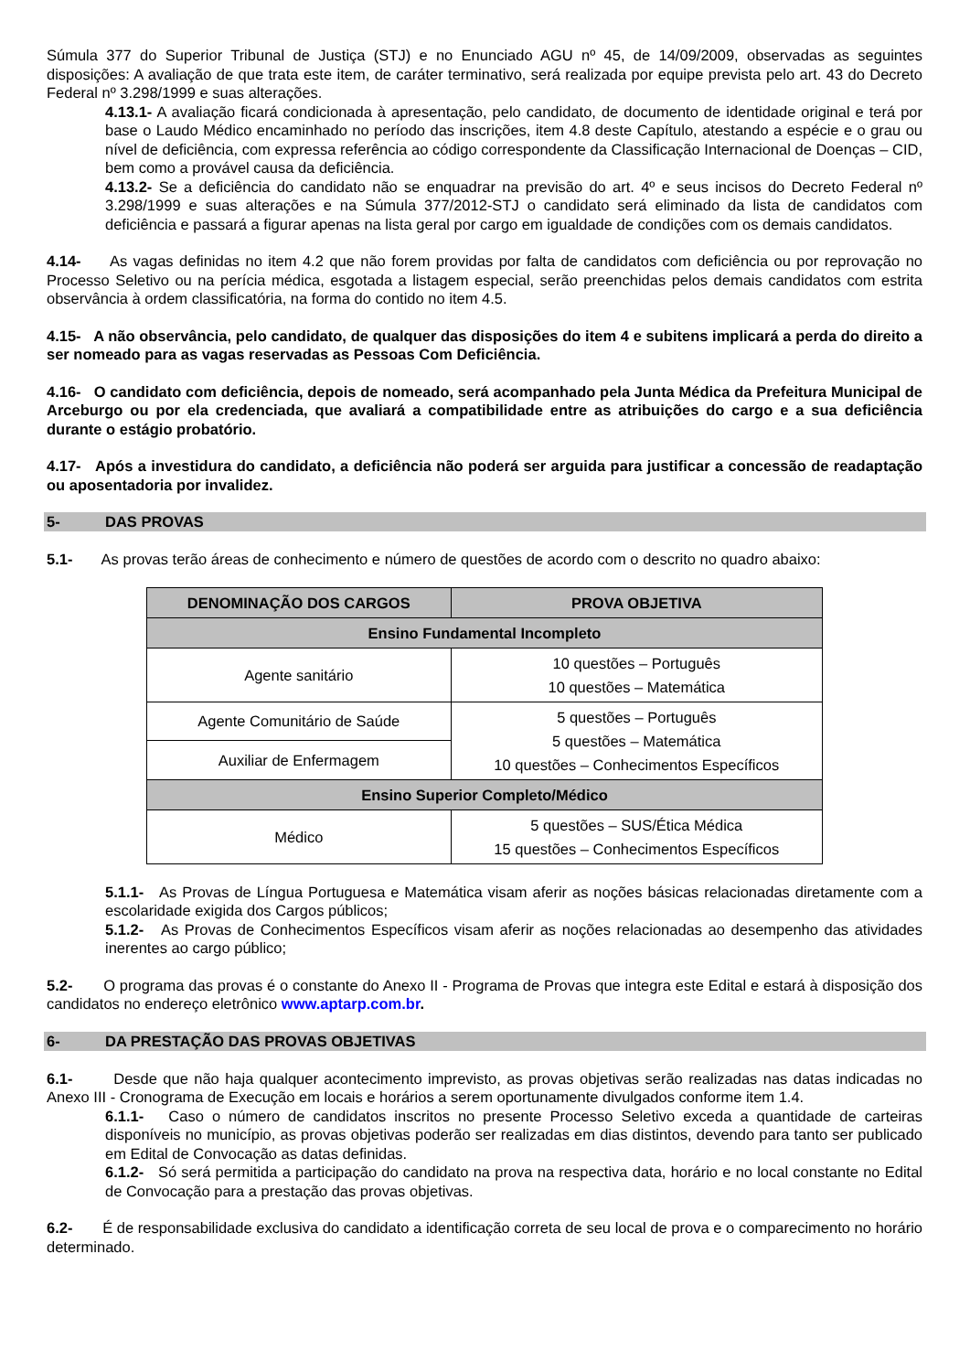Súmula 377 do Superior Tribunal de Justiça (STJ) e no Enunciado AGU nº 45, de 14/09/2009, observadas as seguintes disposições: A avaliação de que trata este item, de caráter terminativo, será realizada por equipe prevista pelo art. 43 do Decreto Federal nº 3.298/1999 e suas alterações.
4.13.1- A avaliação ficará condicionada à apresentação, pelo candidato, de documento de identidade original e terá por base o Laudo Médico encaminhado no período das inscrições, item 4.8 deste Capítulo, atestando a espécie e o grau ou nível de deficiência, com expressa referência ao código correspondente da Classificação Internacional de Doenças – CID, bem como a provável causa da deficiência.
4.13.2- Se a deficiência do candidato não se enquadrar na previsão do art. 4º e seus incisos do Decreto Federal nº 3.298/1999 e suas alterações e na Súmula 377/2012-STJ o candidato será eliminado da lista de candidatos com deficiência e passará a figurar apenas na lista geral por cargo em igualdade de condições com os demais candidatos.
4.14- As vagas definidas no item 4.2 que não forem providas por falta de candidatos com deficiência ou por reprovação no Processo Seletivo ou na perícia médica, esgotada a listagem especial, serão preenchidas pelos demais candidatos com estrita observância à ordem classificatória, na forma do contido no item 4.5.
4.15- A não observância, pelo candidato, de qualquer das disposições do item 4 e subitens implicará a perda do direito a ser nomeado para as vagas reservadas as Pessoas Com Deficiência.
4.16- O candidato com deficiência, depois de nomeado, será acompanhado pela Junta Médica da Prefeitura Municipal de Arceburgo ou por ela credenciada, que avaliará a compatibilidade entre as atribuições do cargo e a sua deficiência durante o estágio probatório.
4.17- Após a investidura do candidato, a deficiência não poderá ser arguida para justificar a concessão de readaptação ou aposentadoria por invalidez.
5- DAS PROVAS
5.1- As provas terão áreas de conhecimento e número de questões de acordo com o descrito no quadro abaixo:
| DENOMINAÇÃO DOS CARGOS | PROVA OBJETIVA |
| --- | --- |
| Ensino Fundamental Incompleto | |
| Agente sanitário | 10 questões – Português 10 questões – Matemática |
| Agente Comunitário de Saúde | 5 questões – Português 5 questões – Matemática 10 questões – Conhecimentos Específicos |
| Auxiliar de Enfermagem | |
| Ensino Superior Completo/Médico | |
| Médico | 5 questões – SUS/Ética Médica 15 questões – Conhecimentos Específicos |
5.1.1- As Provas de Língua Portuguesa e Matemática visam aferir as noções básicas relacionadas diretamente com a escolaridade exigida dos Cargos públicos;
5.1.2- As Provas de Conhecimentos Específicos visam aferir as noções relacionadas ao desempenho das atividades inerentes ao cargo público;
5.2- O programa das provas é o constante do Anexo II - Programa de Provas que integra este Edital e estará à disposição dos candidatos no endereço eletrônico www.aptarp.com.br.
6- DA PRESTAÇÃO DAS PROVAS OBJETIVAS
6.1- Desde que não haja qualquer acontecimento imprevisto, as provas objetivas serão realizadas nas datas indicadas no Anexo III - Cronograma de Execução em locais e horários a serem oportunamente divulgados conforme item 1.4.
6.1.1- Caso o número de candidatos inscritos no presente Processo Seletivo exceda a quantidade de carteiras disponíveis no município, as provas objetivas poderão ser realizadas em dias distintos, devendo para tanto ser publicado em Edital de Convocação as datas definidas.
6.1.2- Só será permitida a participação do candidato na prova na respectiva data, horário e no local constante no Edital de Convocação para a prestação das provas objetivas.
6.2- É de responsabilidade exclusiva do candidato a identificação correta de seu local de prova e o comparecimento no horário determinado.